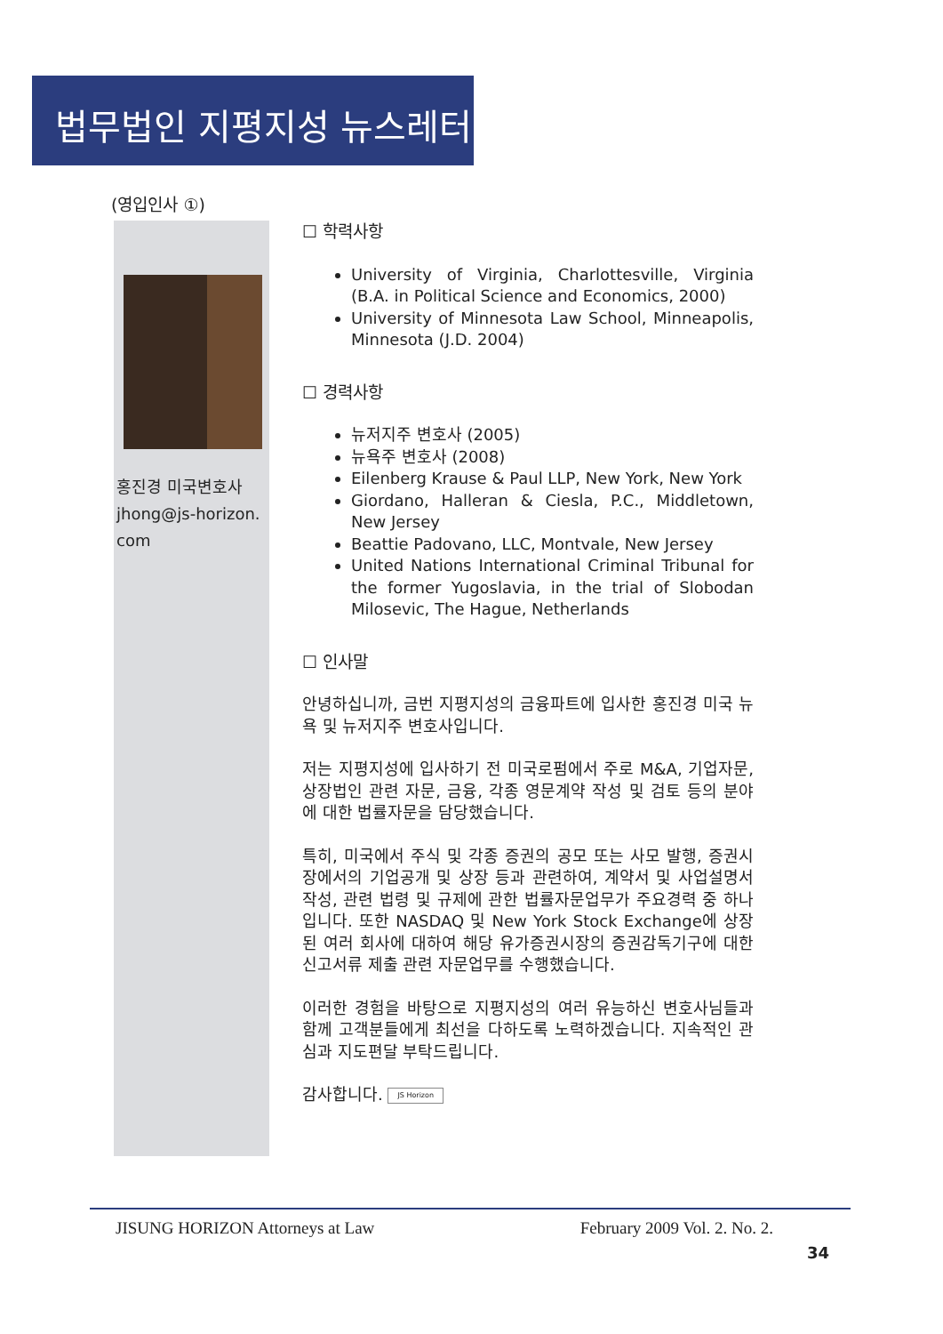법무법인 지평지성 뉴스레터
(영입인사 ①)
홍진경 미국변호사
jhong@js-horizon.
com
☐ 학력사항
University of Virginia, Charlottesville, Virginia (B.A. in Political Science and Economics, 2000)
University of Minnesota Law School, Minneapolis, Minnesota (J.D. 2004)
☐ 경력사항
뉴저지주 변호사 (2005)
뉴욕주 변호사 (2008)
Eilenberg Krause & Paul LLP, New York, New York
Giordano, Halleran & Ciesla, P.C., Middletown, New Jersey
Beattie Padovano, LLC, Montvale, New Jersey
United Nations International Criminal Tribunal for the former Yugoslavia, in the trial of Slobodan Milosevic, The Hague, Netherlands
☐ 인사말
안녕하십니까, 금번 지평지성의 금융파트에 입사한 홍진경 미국 뉴욕 및 뉴저지주 변호사입니다.
저는 지평지성에 입사하기 전 미국로펌에서 주로 M&A, 기업자문, 상장법인 관련 자문, 금융, 각종 영문계약 작성 및 검토 등의 분야에 대한 법률자문을 담당했습니다.
특히, 미국에서 주식 및 각종 증권의 공모 또는 사모 발행, 증권시장에서의 기업공개 및 상장 등과 관련하여, 계약서 및 사업설명서 작성, 관련 법령 및 규제에 관한 법률자문업무가 주요경력 중 하나입니다. 또한 NASDAQ 및 New York Stock Exchange에 상장된 여러 회사에 대하여 해당 유가증권시장의 증권감독기구에 대한 신고서류 제출 관련 자문업무를 수행했습니다.
이러한 경험을 바탕으로 지평지성의 여러 유능하신 변호사님들과 함께 고객분들에게 최선을 다하도록 노력하겠습니다. 지속적인 관심과 지도편달 부탁드립니다.
감사합니다. JS Horizon
JISUNG HORIZON Attorneys at Law February 2009 Vol. 2. No. 2.
34